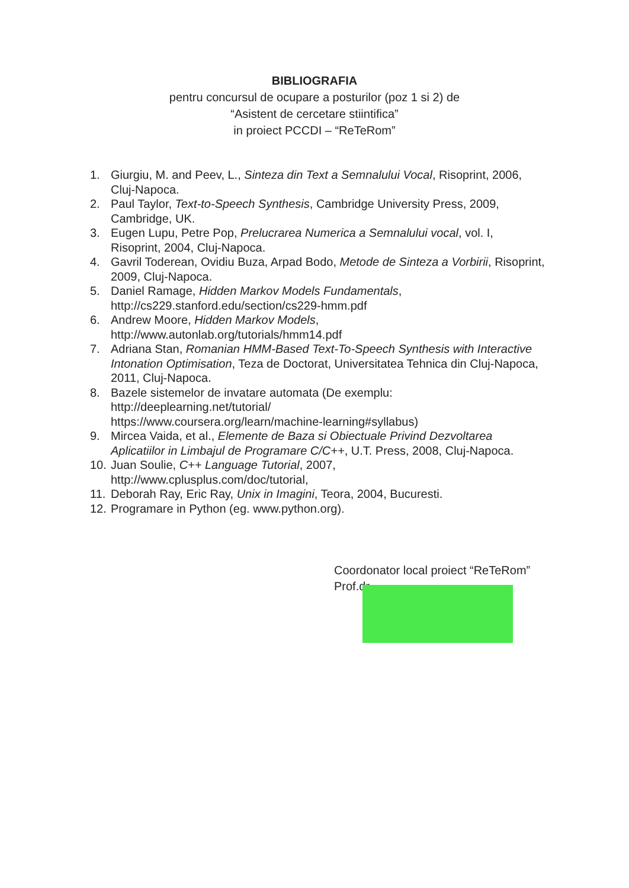BIBLIOGRAFIA
pentru concursul de ocupare a posturilor (poz 1 si 2) de
“Asistent de cercetare stiintifica”
in proiect PCCDI – “ReTeRom”
1. Giurgiu, M. and Peev, L., Sinteza din Text a Semnalului Vocal, Risoprint, 2006, Cluj-Napoca.
2. Paul Taylor, Text-to-Speech Synthesis, Cambridge University Press, 2009, Cambridge, UK.
3. Eugen Lupu, Petre Pop, Prelucrarea Numerica a Semnalului vocal, vol. I, Risoprint, 2004, Cluj-Napoca.
4. Gavril Toderean, Ovidiu Buza, Arpad Bodo, Metode de Sinteza a Vorbirii, Risoprint, 2009, Cluj-Napoca.
5. Daniel Ramage, Hidden Markov Models Fundamentals,
http://cs229.stanford.edu/section/cs229-hmm.pdf
6. Andrew Moore, Hidden Markov Models,
http://www.autonlab.org/tutorials/hmm14.pdf
7. Adriana Stan, Romanian HMM-Based Text-To-Speech Synthesis with Interactive Intonation Optimisation, Teza de Doctorat, Universitatea Tehnica din Cluj-Napoca, 2011, Cluj-Napoca.
8. Bazele sistemelor de invatare automata (De exemplu:
http://deeplearning.net/tutorial/
https://www.coursera.org/learn/machine-learning#syllabus)
9. Mircea Vaida, et al., Elemente de Baza si Obiectuale Privind Dezvoltarea Aplicatiilor in Limbajul de Programare C/C++, U.T. Press, 2008, Cluj-Napoca.
10. Juan Soulie, C++ Language Tutorial, 2007,
http://www.cplusplus.com/doc/tutorial,
11. Deborah Ray, Eric Ray, Unix in Imagini, Teora, 2004, Bucuresti.
12. Programare in Python (eg. www.python.org).
Coordonator local proiect “ReTeRom”
Prof.dr